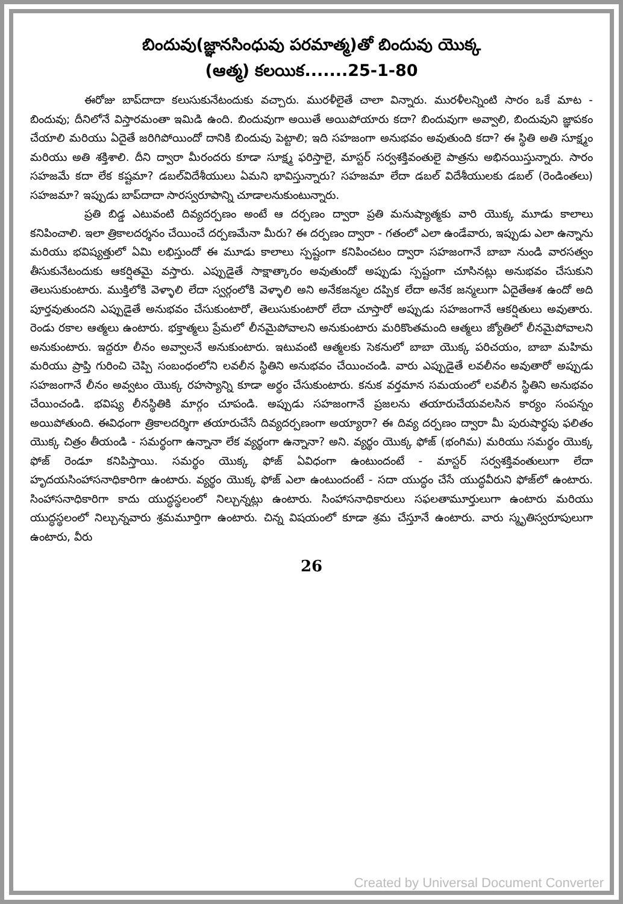బిందువు(జ్ఞానసింధువు పరమాత్మ)తో బిందువు యొక్క
(ఆత్మ) కలయిక.......25-1-80
ఈరోజు బాప్‌దాదా కలుసుకునేటందుకు వచ్చారు. మురళీలైతే చాలా విన్నారు. మురళీలన్నింటి సారం ఒకే మాట - బిందువు; దీనిలోనే విస్తారమంతా ఇమిడి ఉంది. బిందువుగా అయితే అయిపోయారు కదా? బిందువుగా అవ్వాలి, బిందువుని జ్ఞాపకం చేయాలి మరియు ఏదైతే జరిగిపోయిందో దానికి బిందువు పెట్టాలి; ఇది సహజంగా అనుభవం అవుతుంది కదా? ఈ స్థితి అతి సూక్ష్మం మరియు అతి శక్తిశాలి. దీని ద్వారా మీరందరు కూడా సూక్ష్మ ఫరిస్తాలై, మాస్టర్ సర్వశక్తివంతులై పాత్రను అభినయిస్తున్నారు. సారం సహజమే కదా లేక కష్టమా? డబల్‌విదేశీయులు ఏమని భావిస్తున్నారు? సహజమా లేదా డబల్ విదేశీయులకు డబల్ (రెండింతలు) సహజమా? ఇప్పుడు బాప్‌దాదా సారస్వరూపాన్ని చూడాలనుకుంటున్నారు.
ప్రతి బిడ్డ ఎటువంటి దివ్యదర్పణం అంటే ఆ దర్పణం ద్వారా ప్రతి మనుష్యాత్మకు వారి యొక్క మూడు కాలాలు కనిపించాలి. ఇలా త్రికాలదర్శనం చేయించే దర్పణమేనా మీరు? ఈ దర్పణం ద్వారా - గతంలో ఎలా ఉండేవారు, ఇప్పుడు ఎలా ఉన్నాను మరియు భవిష్యత్తులో ఏమి లభిస్తుందో ఈ మూడు కాలాలు స్పష్టంగా కనిపించటం ద్వారా సహజంగానే బాబా నుండి వారసత్వం తీసుకునేటందుకు ఆకర్షితమై వస్తారు. ఎప్పుడైతే సాక్షాత్కారం అవుతుందో అప్పుడు స్పష్టంగా చూసినట్లు అనుభవం చేసుకుని తెలుసుకుంటారు. ముక్తిలోకి వెళ్ళాలి లేదా స్వర్గంలోకి వెళ్ళాలి అని అనేకజన్మల దప్పిక లేదా అనేక జన్మలుగా ఏదైతేఆశ ఉందో అది పూర్తవుతుందని ఎప్పుడైతే అనుభవం చేసుకుంటారో, తెలుసుకుంటారో లేదా చూస్తారో అప్పుడు సహజంగానే ఆకర్షితులు అవుతారు. రెండు రకాల ఆత్మలు ఉంటారు. భక్తాత్మలు ప్రేమలో లీనమైపోవాలని అనుకుంటారు మరికొంతమంది ఆత్మలు జ్యోతిలో లీనమైపోవాలని అనుకుంటారు. ఇద్దరూ లీనం అవ్వాలనే అనుకుంటారు. ఇటువంటి ఆత్మలకు సెకనులో బాబా యొక్క పరిచయం, బాబా మహిమ మరియు ప్రాప్తి గురించి చెప్పి సంబంధంలోని లవలీన స్థితిని అనుభవం చేయించండి. వారు ఎప్పుడైతే లవలీనం అవుతారో అప్పుడు సహజంగానే లీనం అవ్వటం యొక్క రహస్యాన్ని కూడా అర్థం చేసుకుంటారు. కనుక వర్తమాన సమయంలో లవలీన స్థితిని అనుభవం చేయించండి. భవిష్య లీనస్థితికి మార్గం చూపండి. అప్పుడు సహజంగానే ప్రజలను తయారుచేయవలసిన కార్యం సంపన్నం అయిపోతుంది. ఈవిధంగా త్రికాలదర్శిగా తయారుచేసే దివ్యదర్పణంగా అయ్యారా? ఈ దివ్య దర్పణం ద్వారా మీ పురుషార్థపు ఫలితం యొక్క చిత్రం తీయండి - సమర్థంగా ఉన్నానా లేక వ్యర్థంగా ఉన్నానా? అని. వ్యర్థం యొక్క ఫోజ్ (భంగిమ) మరియు సమర్థం యొక్క ఫోజ్ రెండూ కనిపిస్తాయి. సమర్థం యొక్క ఫోజ్ ఏవిధంగా ఉంటుందంటే - మాస్టర్ సర్వశక్తివంతులుగా లేదా హృదయసింహాసనాధికారిగా ఉంటారు. వ్యర్థం యొక్క ఫోజ్ ఎలా ఉంటుందంటే - సదా యుద్ధం చేసే యుద్ధవీరుని ఫోజ్‌లో ఉంటారు. సింహాసనాధికారిగా కాదు యుద్ధస్థలంలో నిల్చున్నట్లు ఉంటారు. సింహాసనాధికారులు సఫలతామూర్తులుగా ఉంటారు మరియు యుద్ధస్థలంలో నిల్చున్నవారు శ్రమమూర్తిగా ఉంటారు. చిన్న విషయంలో కూడా శ్రమ చేస్తూనే ఉంటారు. వారు స్మృతిస్వరూపులుగా ఉంటారు, వీరు
26
Created by Universal Document Converter